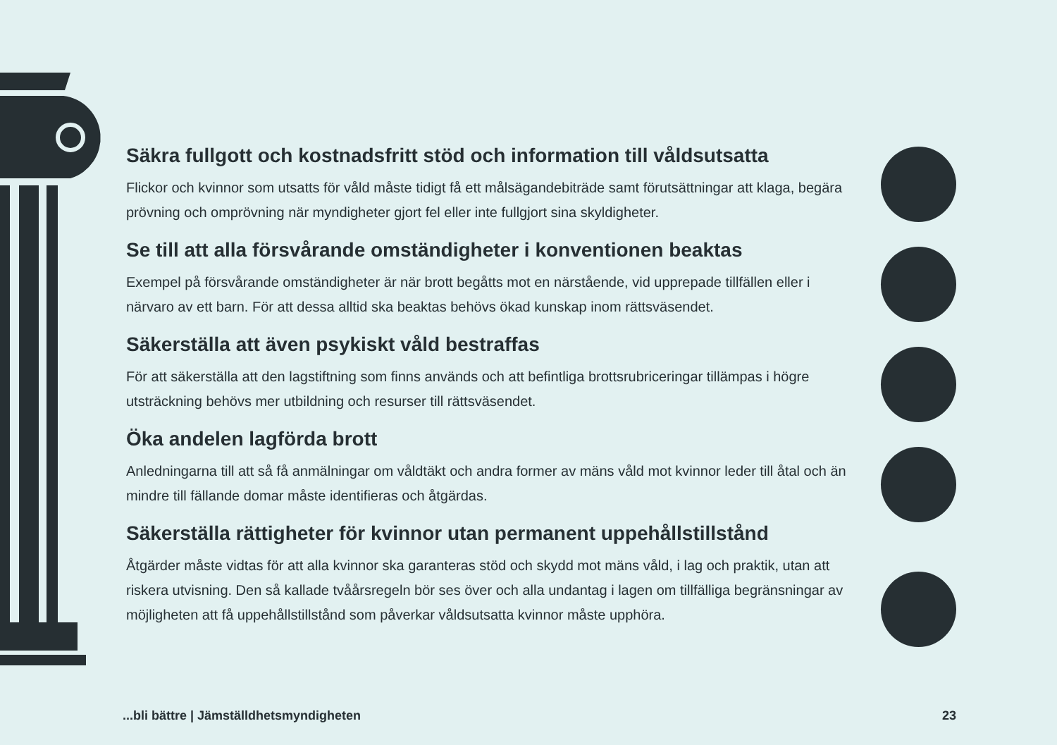Säkra fullgott och kostnadsfritt stöd och information till våldsutsatta
Flickor och kvinnor som utsatts för våld måste tidigt få ett målsägandebiträde samt förutsättningar att klaga, begära prövning och omprövning när myndigheter gjort fel eller inte fullgjort sina skyldigheter.
Se till att alla försvårande omständigheter i konventionen beaktas
Exempel på försvårande omständigheter är när brott begåtts mot en närstående, vid upprepade tillfällen eller i närvaro av ett barn. För att dessa alltid ska beaktas behövs ökad kunskap inom rättsväsendet.
Säkerställa att även psykiskt våld bestraffas
För att säkerställa att den lagstiftning som finns används och att befintliga brottsrubriceringar tillämpas i högre utsträckning behövs mer utbildning och resurser till rättsväsendet.
Öka andelen lagförda brott
Anledningarna till att så få anmälningar om våldtäkt och andra former av mäns våld mot kvinnor leder till åtal och än mindre till fällande domar måste identifieras och åtgärdas.
Säkerställa rättigheter för kvinnor utan permanent uppehållstillstånd
Åtgärder måste vidtas för att alla kvinnor ska garanteras stöd och skydd mot mäns våld, i lag och praktik, utan att riskera utvisning. Den så kallade tvåårsregeln bör ses över och alla undantag i lagen om tillfälliga begränsningar av möjligheten att få uppehållstillstånd som påverkar våldsutsatta kvinnor måste upphöra.
...bli bättre | Jämställdhetsmyndigheten 23